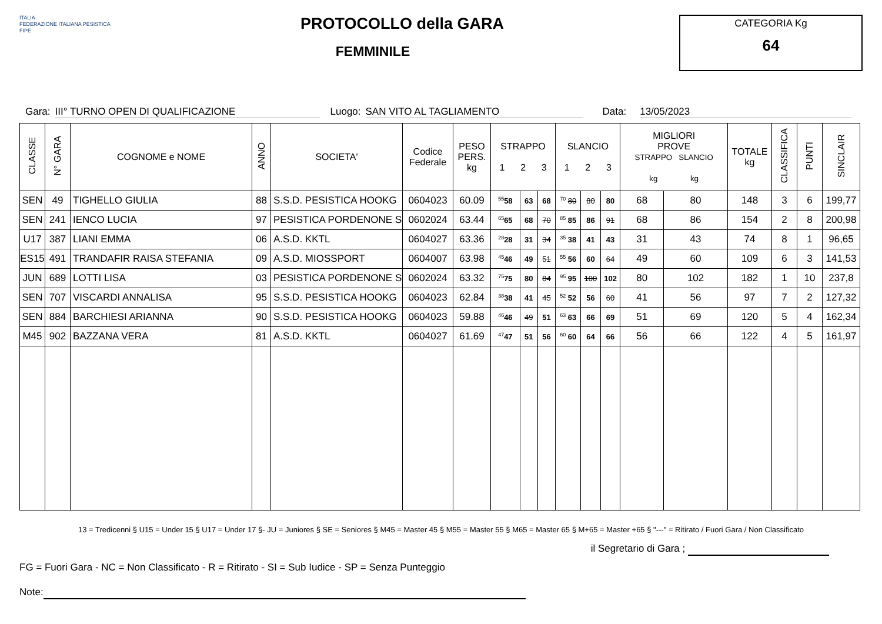ITALIA
FEDERAZIONE ITALIANA PESISTICA
FIPE
PROTOCOLLO della GARA
FEMMINILE
CATEGORIA Kg
64
Gara: III° TURNO OPEN DI QUALIFICAZIONE Luogo: SAN VITO AL TAGLIAMENTO Data: 13/05/2023
| CLASSE | N° GARA | COGNOME e NOME | ANNO | SOCIETA' | Codice Federale | PESO PERS. kg | STRAPPO 1 2 3 | | | SLANCIO 1 2 3 | | | MIGLIORI PROVE STRAPPO SLANCIO kg kg | | TOTALE kg | CLASSIFICA | PUNTI | SINCLAIR |
| --- | --- | --- | --- | --- | --- | --- | --- | --- | --- | --- | --- | --- | --- | --- | --- | --- | --- | --- |
| SEN | 49 | TIGHELLO GIULIA | 88 | S.S.D. PESISTICA HOOKG | 0604023 | 60.09 | <sup>55</sup> 58 | 63 | 68 | <sup>70</sup> 80 | 80 | 80 | 68 | 80 | 148 | 3 | 6 | 199,77 |
| SEN | 241 | IENCO LUCIA | 97 | PESISTICA PORDENONE S | 0602024 | 63.44 | <sup>65</sup> 65 | 68 | 70 | <sup>85</sup> 85 | 86 | 91 | 68 | 86 | 154 | 2 | 8 | 200,98 |
| U17 | 387 | LIANI EMMA | 06 | A.S.D. KKTL | 0604027 | 63.36 | <sup>28</sup> 28 | 31 | 34 | <sup>35</sup> 38 | 41 | 43 | 31 | 43 | 74 | 8 | 1 | 96,65 |
| ES15 | 491 | TRANDAFIR RAISA STEFANIA | 09 | A.S.D. MIOSSPORT | 0604007 | 63.98 | <sup>45</sup> 46 | 49 | 51 | <sup>55</sup> 56 | 60 | 64 | 49 | 60 | 109 | 6 | 3 | 141,53 |
| JUN | 689 | LOTTI LISA | 03 | PESISTICA PORDENONE S | 0602024 | 63.32 | <sup>75</sup> 75 | 80 | 84 | <sup>95</sup> 95 | 100 | 102 | 80 | 102 | 182 | 1 | 10 | 237,8 |
| SEN | 707 | VISCARDI ANNALISA | 95 | S.S.D. PESISTICA HOOKG | 0604023 | 62.84 | <sup>38</sup> 38 | 41 | 45 | <sup>52</sup> 52 | 56 | 60 | 41 | 56 | 97 | 7 | 2 | 127,32 |
| SEN | 884 | BARCHIESI ARIANNA | 90 | S.S.D. PESISTICA HOOKG | 0604023 | 59.88 | <sup>46</sup> 46 | 49 | 51 | <sup>63</sup> 63 | 66 | 69 | 51 | 69 | 120 | 5 | 4 | 162,34 |
| M45 | 902 | BAZZANA VERA | 81 | A.S.D. KKTL | 0604027 | 61.69 | <sup>47</sup> 47 | 51 | 56 | <sup>60</sup> 60 | 64 | 66 | 56 | 66 | 122 | 4 | 5 | 161,97 |
13 = Tredicenni § U15 = Under 15 § U17 = Under 17 §- JU = Juniores § SE = Seniores § M45 = Master 45 § M55 = Master 55 § M65 = Master 65 § M+65 = Master +65 § "---" = Ritirato / Fuori Gara / Non Classificato
il Segretario di Gara ;
FG = Fuori Gara - NC = Non Classificato - R = Ritirato - SI = Sub Iudice - SP = Senza Punteggio
Note: